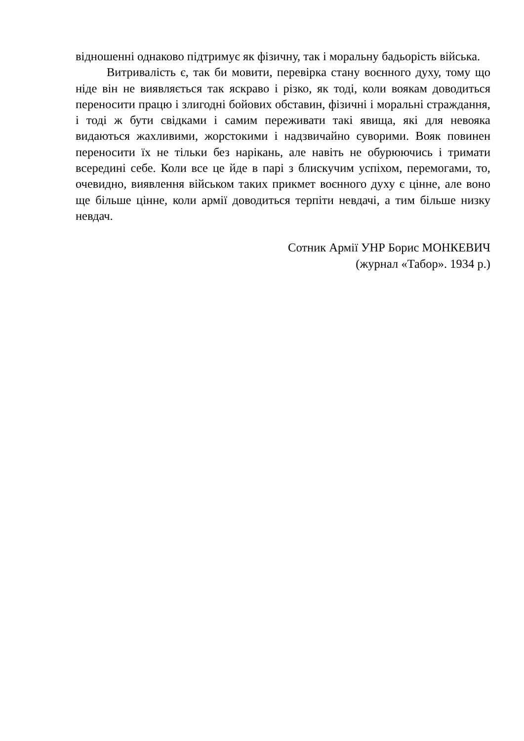відношенні однаково підтримує як фізичну, так і моральну бадьорість війська.
Витривалість є, так би мовити, перевірка стану воєнного духу, тому що ніде він не виявляється так яскраво і різко, як тоді, коли воякам доводиться переносити працю і злигодні бойових обставин, фізичні і моральні страждання, і тоді ж бути свідками і самим переживати такі явища, які для невояка видаються жахливими, жорстокими і надзвичайно суворими. Вояк повинен переносити їх не тільки без нарікань, але навіть не обурюючись і тримати всередині себе. Коли все це йде в парі з блискучим успіхом, перемогами, то, очевидно, виявлення військом таких прикмет воєнного духу є цінне, але воно ще більше цінне, коли армії доводиться терпіти невдачі, а тим більше низку невдач.
Сотник Армії УНР Борис МОНКЕВИЧ
(журнал «Табор». 1934 р.)